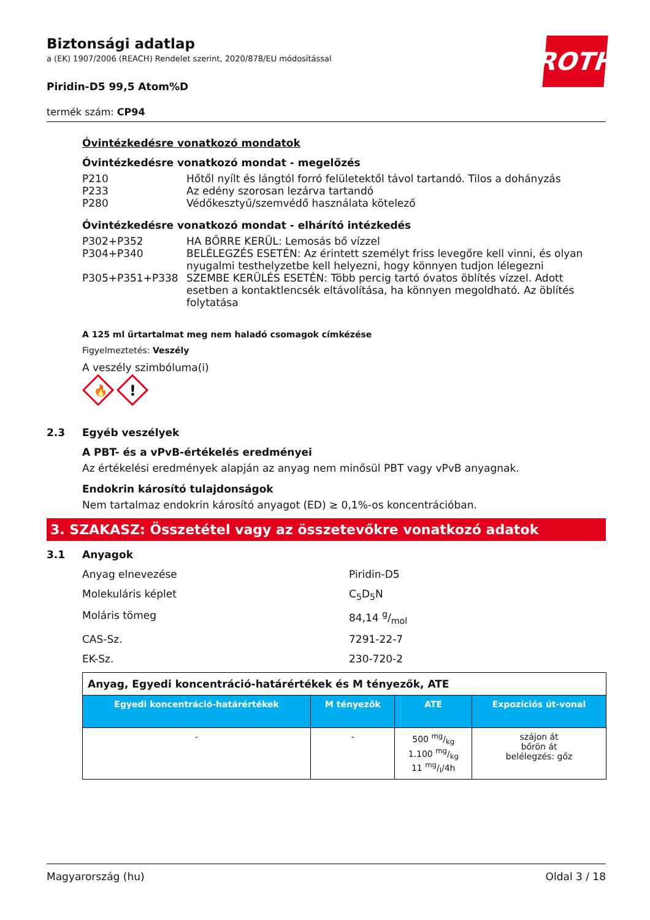ROTH
Biztonsági adatlap
a (EK) 1907/2006 (REACH) Rendelet szerint, 2020/878/EU módosítással
Piridin-D5 99,5 Atom%D
termék szám: CP94
Óvintézkedésre vonatkozó mondatok
Óvintézkedésre vonatkozó mondat - megelőzés
| P210 | Hőtől nyílt és lángtól forró felületektől távol tartandó. Tilos a dohányzás |
| P233 | Az edény szorosan lezárva tartandó |
| P280 | Védőkesztyű/szemvédő használata kötelező |
Óvintézkedésre vonatkozó mondat - elhárító intézkedés
| P302+P352 | HA BŐRRE KERÜL: Lemosás bő vízzel |
| P304+P340 | BELÉLEGZÉS ESETÉN: Az érintett személyt friss levegőre kell vinni, és olyan nyugalmi testhelyzetbe kell helyezni, hogy könnyen tudjon lélegezni |
| P305+P351+P338 | SZEMBE KERÜLÉS ESETÉN: Több percig tartó óvatos öblítés vízzel. Adott esetben a kontaktlencsék eltávolítása, ha könnyen megoldható. Az öblítés folytatása |
A 125 ml űrtartalmat meg nem haladó csomagok címkézése
Figyelmeztetés: Veszély
A veszély szimbóluma(i)
🔥
!
2.3 Egyéb veszélyek
A PBT- és a vPvB-értékelés eredményei
Az értékelési eredmények alapján az anyag nem minősül PBT vagy vPvB anyagnak.
Endokrin károsító tulajdonságok
Nem tartalmaz endokrin károsító anyagot (ED) ≥ 0,1%-os koncentrációban.
3. SZAKASZ: Összetétel vagy az összetevőkre vonatkozó adatok
3.1 Anyagok
Anyag elnevezése Piridin-D5
Molekuláris képlet C<sub>5</sub>D<sub>5</sub>N
Moláris tömeg 84,14 g/mol
CAS-Sz. 7291-22-7
EK-Sz. 230-720-2
| Anyag, Egyedi koncentráció-határértékek és M tényezők, ATE | | | |
| --- | --- | --- | --- |
| Egyedi koncentráció-határértékek | M tényezők | ATE | Expozíciós út-vonal |
| - | - | 500 mg/kg 1.100 mg/kg 11 mg/l/4h | szájon át bőrön át belélegzés: gőz |
Magyarország (hu) Oldal 3 / 18